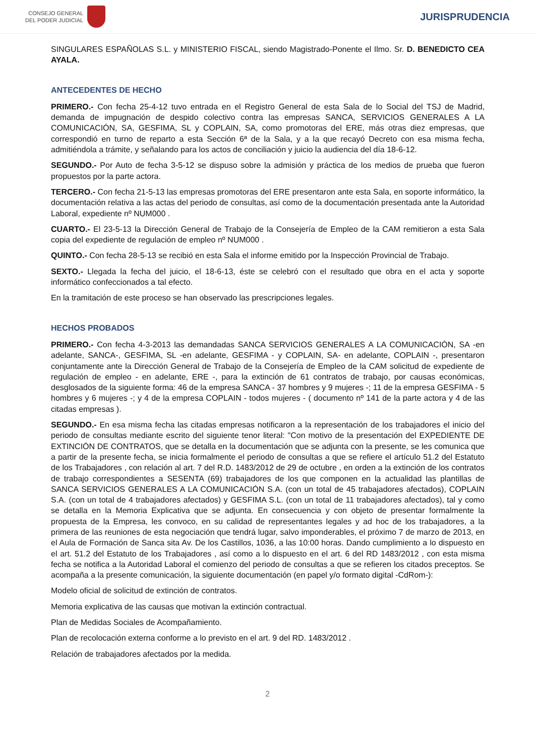CONSEJO GENERAL
DEL PODER JUDICIAL
JURISPRUDENCIA
SINGULARES ESPAÑOLAS S.L. y MINISTERIO FISCAL, siendo Magistrado-Ponente el Ilmo. Sr. D. BENEDICTO CEA AYALA.
ANTECEDENTES DE HECHO
PRIMERO.- Con fecha 25-4-12 tuvo entrada en el Registro General de esta Sala de lo Social del TSJ de Madrid, demanda de impugnación de despido colectivo contra las empresas SANCA, SERVICIOS GENERALES A LA COMUNICACIÓN, SA, GESFIMA, SL y COPLAIN, SA, como promotoras del ERE, más otras diez empresas, que correspondió en turno de reparto a esta Sección 6ª de la Sala, y a la que recayó Decreto con esa misma fecha, admitiéndola a trámite, y señalando para los actos de conciliación y juicio la audiencia del día 18-6-12.
SEGUNDO.- Por Auto de fecha 3-5-12 se dispuso sobre la admisión y práctica de los medios de prueba que fueron propuestos por la parte actora.
TERCERO.- Con fecha 21-5-13 las empresas promotoras del ERE presentaron ante esta Sala, en soporte informático, la documentación relativa a las actas del periodo de consultas, así como de la documentación presentada ante la Autoridad Laboral, expediente nº NUM000 .
CUARTO.- El 23-5-13 la Dirección General de Trabajo de la Consejería de Empleo de la CAM remitieron a esta Sala copia del expediente de regulación de empleo nº NUM000 .
QUINTO.- Con fecha 28-5-13 se recibió en esta Sala el informe emitido por la Inspección Provincial de Trabajo.
SEXTO.- Llegada la fecha del juicio, el 18-6-13, éste se celebró con el resultado que obra en el acta y soporte informático confeccionados a tal efecto.
En la tramitación de este proceso se han observado las prescripciones legales.
HECHOS PROBADOS
PRIMERO.- Con fecha 4-3-2013 las demandadas SANCA SERVICIOS GENERALES A LA COMUNICACIÓN, SA -en adelante, SANCA-, GESFIMA, SL -en adelante, GESFIMA - y COPLAIN, SA- en adelante, COPLAIN -, presentaron conjuntamente ante la Dirección General de Trabajo de la Consejería de Empleo de la CAM solicitud de expediente de regulación de empleo - en adelante, ERE -, para la extinción de 61 contratos de trabajo, por causas económicas, desglosados de la siguiente forma: 46 de la empresa SANCA - 37 hombres y 9 mujeres -; 11 de la empresa GESFIMA - 5 hombres y 6 mujeres -; y 4 de la empresa COPLAIN - todos mujeres - ( documento nº 141 de la parte actora y 4 de las citadas empresas ).
SEGUNDO.- En esa misma fecha las citadas empresas notificaron a la representación de los trabajadores el inicio del periodo de consultas mediante escrito del siguiente tenor literal: "Con motivo de la presentación del EXPEDIENTE DE EXTINCIÓN DE CONTRATOS, que se detalla en la documentación que se adjunta con la presente, se les comunica que a partir de la presente fecha, se inicia formalmente el periodo de consultas a que se refiere el artículo 51.2 del Estatuto de los Trabajadores , con relación al art. 7 del R.D. 1483/2012 de 29 de octubre , en orden a la extinción de los contratos de trabajo correspondientes a SESENTA (69) trabajadores de los que componen en la actualidad las plantillas de SANCA SERVICIOS GENERALES A LA COMUNICACIÓN S.A. (con un total de 45 trabajadores afectados), COPLAIN S.A. (con un total de 4 trabajadores afectados) y GESFIMA S.L. (con un total de 11 trabajadores afectados), tal y como se detalla en la Memoria Explicativa que se adjunta. En consecuencia y con objeto de presentar formalmente la propuesta de la Empresa, les convoco, en su calidad de representantes legales y ad hoc de los trabajadores, a la primera de las reuniones de esta negociación que tendrá lugar, salvo imponderables, el próximo 7 de marzo de 2013, en el Aula de Formación de Sanca sita Av. De los Castillos, 1036, a las 10:00 horas. Dando cumplimiento a lo dispuesto en el art. 51.2 del Estatuto de los Trabajadores , así como a lo dispuesto en el art. 6 del RD 1483/2012 , con esta misma fecha se notifica a la Autoridad Laboral el comienzo del periodo de consultas a que se refieren los citados preceptos. Se acompaña a la presente comunicación, la siguiente documentación (en papel y/o formato digital -CdRom-):
Modelo oficial de solicitud de extinción de contratos.
Memoria explicativa de las causas que motivan la extinción contractual.
Plan de Medidas Sociales de Acompañamiento.
Plan de recolocación externa conforme a lo previsto en el art. 9 del RD. 1483/2012 .
Relación de trabajadores afectados por la medida.
2